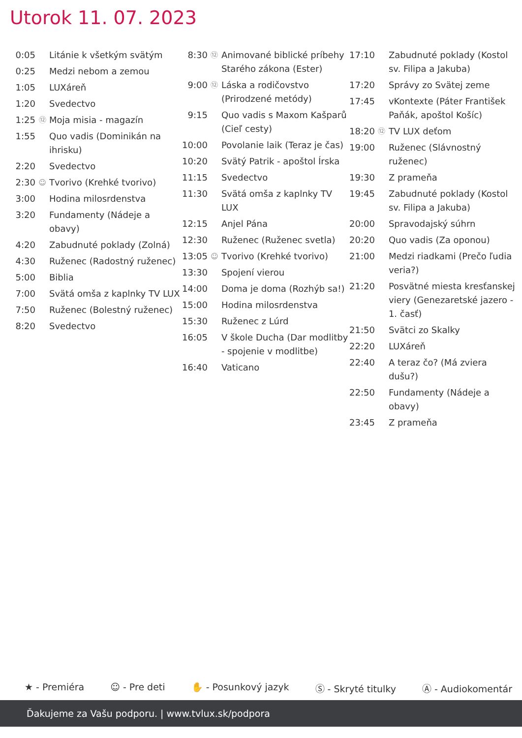Utorok 11. 07. 2023
| 0:05 | | Litánie k všetkým svätým |
| 0:25 | | Medzi nebom a zemou |
| 1:05 | | LUXáreň |
| 1:20 | | Svedectvo |
| 1:25 | ⑫ | Moja misia - magazín |
| 1:55 | | Quo vadis (Dominikán na ihrisku) |
| 2:20 | | Svedectvo |
| 2:30 | ☺ | Tvorivo (Krehké tvorivo) |
| 3:00 | | Hodina milosrdenstva |
| 3:20 | | Fundamenty (Nádeje a obavy) |
| 4:20 | | Zabudnuté poklady (Zolná) |
| 4:30 | | Ruženec (Radostný ruženec) |
| 5:00 | | Biblia |
| 7:00 | | Svätá omša z kaplnky TV LUX |
| 7:50 | | Ruženec (Bolestný ruženec) |
| 8:20 | | Svedectvo |
| 8:30 | ⑫ | Animované biblické príbehy Starého zákona (Ester) |
| 9:00 | ⑫ | Láska a rodičovstvo (Prirodzené metódy) |
| 9:15 | | Quo vadis s Maxom Kašparů (Cieľ cesty) |
| 10:00 | | Povolanie laik (Teraz je čas) |
| 10:20 | | Svätý Patrik - apoštol Írska |
| 11:15 | | Svedectvo |
| 11:30 | | Svätá omša z kaplnky TV LUX |
| 12:15 | | Anjel Pána |
| 12:30 | | Ruženec (Ruženec svetla) |
| 13:05 | ☺ | Tvorivo (Krehké tvorivo) |
| 13:30 | | Spojení vierou |
| 14:00 | | Doma je doma (Rozhýb sa!) |
| 15:00 | | Hodina milosrdenstva |
| 15:30 | | Ruženec z Lúrd |
| 16:05 | | V škole Ducha (Dar modlitby - spojenie v modlitbe) |
| 16:40 | | Vaticano |
| 17:10 | | Zabudnuté poklady (Kostol sv. Filipa a Jakuba) |
| 17:20 | | Správy zo Svätej zeme |
| 17:45 | | vKontexte (Páter František Paňák, apoštol Košíc) |
| 18:20 | ⑫ | TV LUX deťom |
| 19:00 | | Ruženec (Slávnostný ruženec) |
| 19:30 | | Z prameňa |
| 19:45 | | Zabudnuté poklady (Kostol sv. Filipa a Jakuba) |
| 20:00 | | Spravodajský súhrn |
| 20:20 | | Quo vadis (Za oponou) |
| 21:00 | | Medzi riadkami (Prečo ľudia veria?) |
| 21:20 | | Posvätné miesta kresťanskej viery (Genezaretské jazero - 1. časť) |
| 21:50 | | Svätci zo Skalky |
| 22:20 | | LUXáreň |
| 22:40 | | A teraz čo? (Má zviera dušu?) |
| 22:50 | | Fundamenty (Nádeje a obavy) |
| 23:45 | | Z prameňa |
★ - Premiéra ☺ - Pre deti ✋ - Posunkový jazyk Ⓢ - Skryté titulky Ⓐ - Audiokomentár
Ďakujeme za Vašu podporu. | www.tvlux.sk/podpora